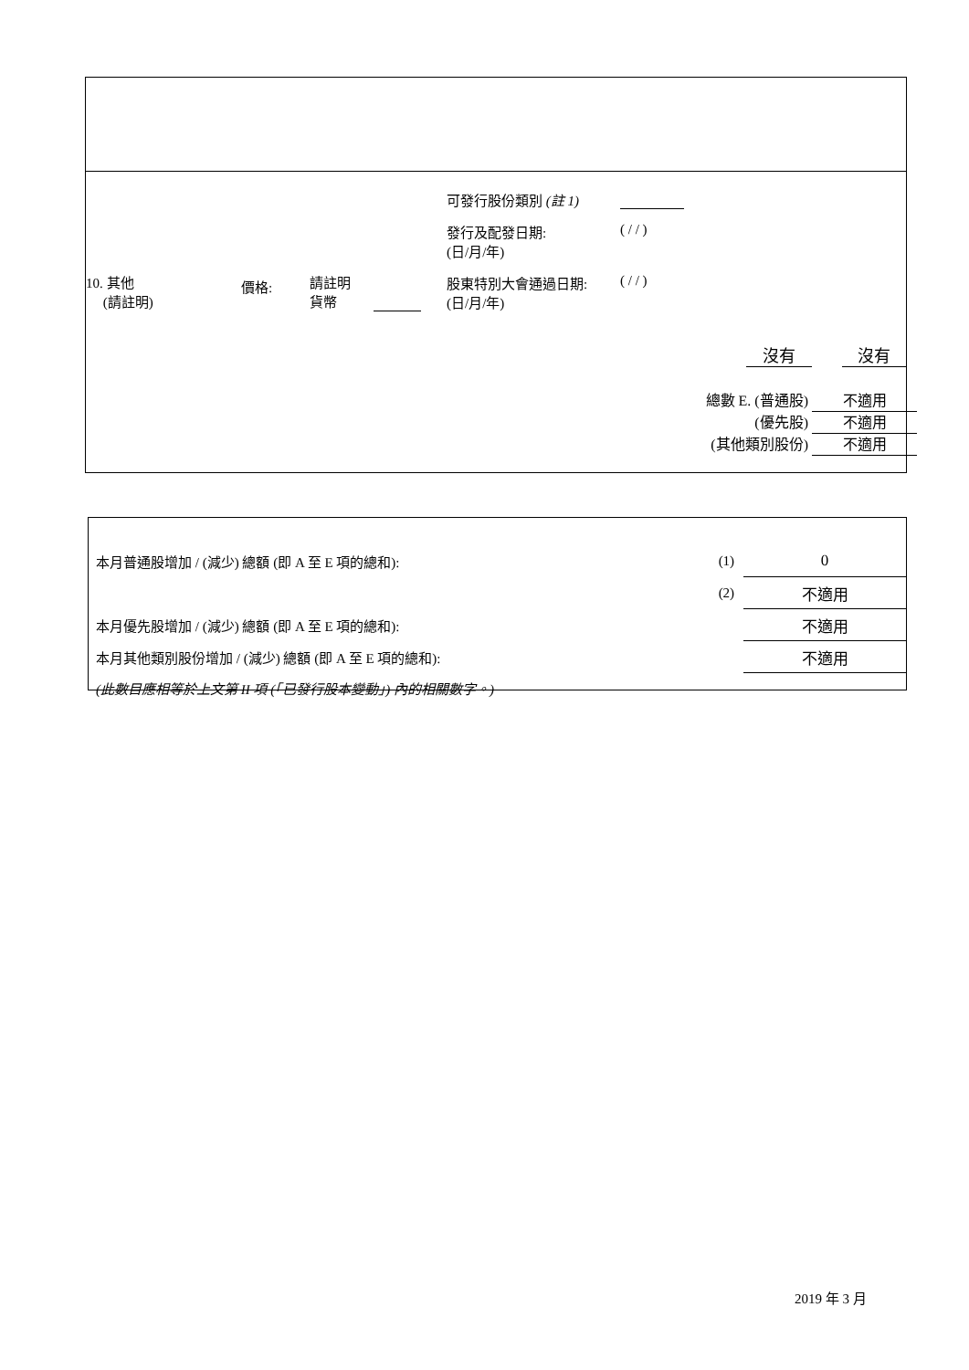10. 其他
(請註明)
價格:
請註明
貨幣
可發行股份類別 (註 1)
發行及配發日期:
(日/月/年) ( / / )
股東特別大會通過日期:
(日/月/年) ( / / )
沒有 沒有
總數 E. (普通股) 不適用
(優先股) 不適用
(其他類別股份) 不適用
| 本月普通股增加 / (減少) 總額 (即 A 至 E 項的總和): | (1) | 0 |
| | (2) | 不適用 |
| 本月優先股增加 / (減少) 總額 (即 A 至 E 項的總和): | | 不適用 |
| 本月其他類別股份增加 / (減少) 總額 (即 A 至 E 項的總和): | | 不適用 |
| (此數目應相等於上文第 II 項 (「已發行股本變動」) 內的相關數字。) | | |
2019 年 3 月